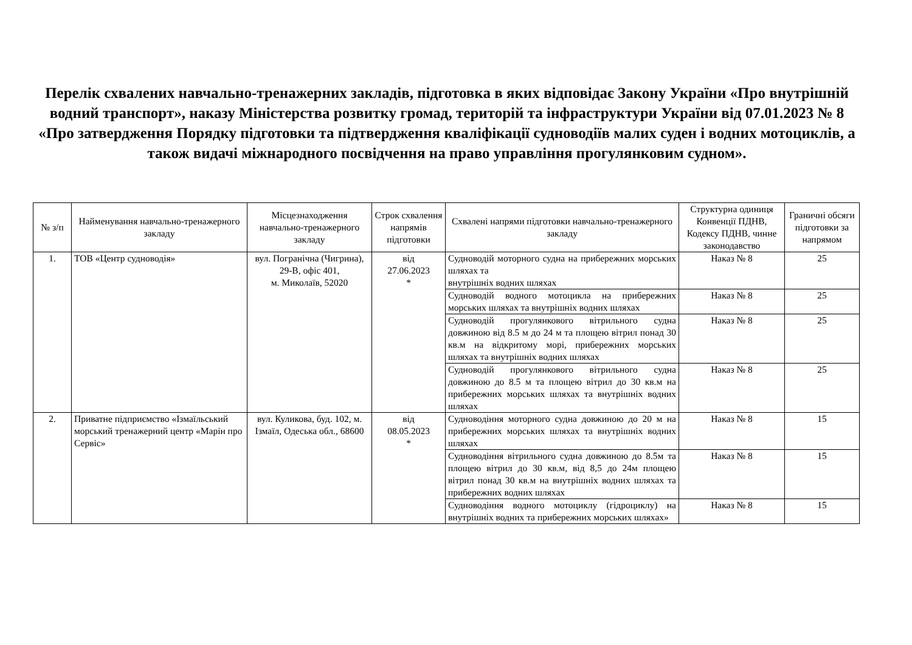Перелік схвалених навчально-тренажерних закладів, підготовка в яких відповідає Закону України «Про внутрішній водний транспорт», наказу Міністерства розвитку громад, територій та інфраструктури України від 07.01.2023 № 8 «Про затвердження Порядку підготовки та підтвердження кваліфікації судноводіїв малих суден і водних мотоциклів, а також видачі міжнародного посвідчення на право управління прогулянковим судном».
| № з/п | Найменування навчально-тренажерного закладу | Місцезнаходження навчально-тренажерного закладу | Строк схвалення напрямів підготовки | Схвалені напрями підготовки навчально-тренажерного закладу | Структурна одиниця Конвенції ПДНВ, Кодексу ПДНВ, чинне законодавство | Граничні обсяги підготовки за напрямом |
| --- | --- | --- | --- | --- | --- | --- |
| 1. | ТОВ «Центр судноводія» | вул. Погранічна (Чигрина), 29-В, офіс 401, м. Миколаїв, 52020 | від 27.06.2023 * | Судноводій моторного судна на прибережних морських шляхах та внутрішніх водних шляхах | Наказ № 8 | 25 |
| | | | | Судноводій водного мотоцикла на прибережних морських шляхах та внутрішніх водних шляхах | Наказ № 8 | 25 |
| | | | | Судноводій прогулянкового вітрильного судна довжиною від 8.5 м до 24 м та площею вітрил понад 30 кв.м на відкритому морі, прибережних морських шляхах та внутрішніх водних шляхах | Наказ № 8 | 25 |
| | | | | Судноводій прогулянкового вітрильного судна довжиною до 8.5 м та площею вітрил до 30 кв.м на прибережних морських шляхах та внутрішніх водних шляхах | Наказ № 8 | 25 |
| 2. | Приватне підприємство «Ізмаїльський морський тренажерний центр «Марін про Сервіс» | вул. Куликова, буд. 102, м. Ізмаїл, Одеська обл., 68600 | від 08.05.2023 * | Судноводіння моторного судна довжиною до 20 м на прибережних морських шляхах та внутрішніх водних шляхах | Наказ № 8 | 15 |
| | | | | Судноводіння вітрильного судна довжиною до 8.5м та площею вітрил до 30 кв.м, від 8,5 до 24м площею вітрил понад 30 кв.м на внутрішніх водних шляхах та прибережних водних шляхах | Наказ № 8 | 15 |
| | | | | Судноводіння водного мотоциклу (гідроциклу) на внутрішніх водних та прибережних морських шляхах» | Наказ № 8 | 15 |